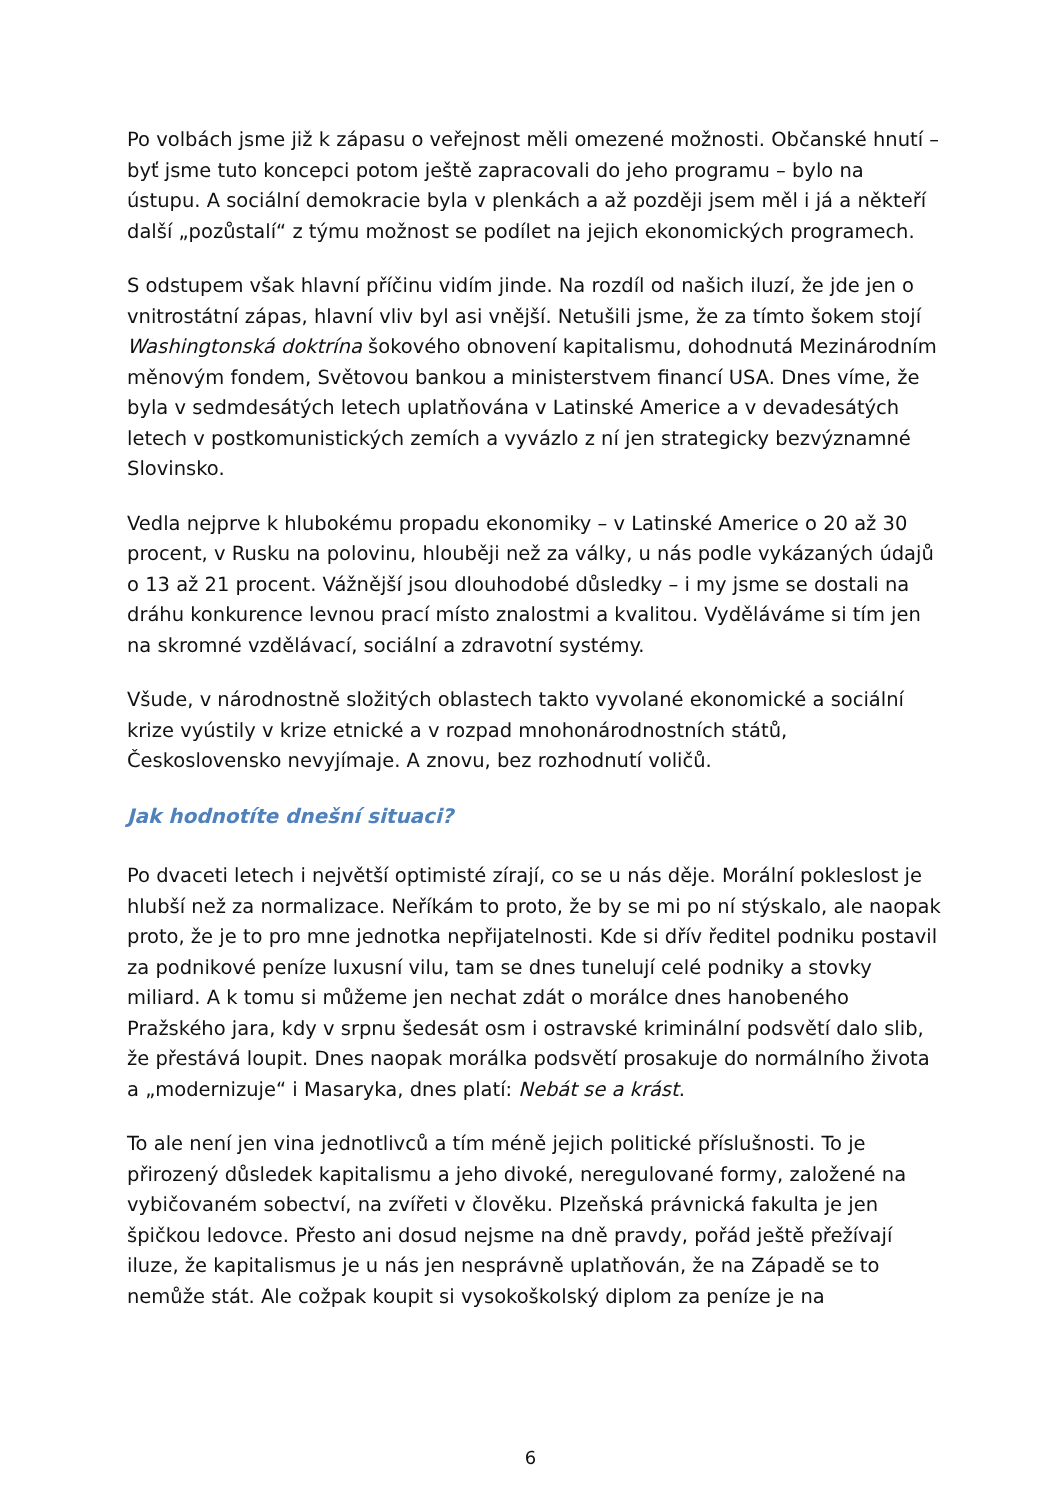Po volbách jsme již k zápasu o veřejnost měli omezené možnosti. Občanské hnutí – byť jsme tuto koncepci potom ještě zapracovali do jeho programu – bylo na ústupu. A sociální demokracie byla v plenkách a až později jsem měl i já a někteří další „pozůstalí“ z týmu možnost se podílet na jejich ekonomických programech.
S odstupem však hlavní příčinu vidím jinde. Na rozdíl od našich iluzí, že jde jen o vnitrostátní zápas, hlavní vliv byl asi vnější. Netušili jsme, že za tímto šokem stojí Washingtonská doktrína šokového obnovení kapitalismu, dohodnutá Mezinárodním měnovým fondem, Světovou bankou a ministerstvem financí USA. Dnes víme, že byla v sedmdesátých letech uplatňována v Latinské Americe a v devadesátých letech v postkomunistických zemích a vyvázlo z ní jen strategicky bezvýznamné Slovinsko.
Vedla nejprve k hlubokému propadu ekonomiky – v Latinské Americe o 20 až 30 procent, v Rusku na polovinu, hlouběji než za války, u nás podle vykázaných údajů o 13 až 21 procent. Vážnější jsou dlouhodobé důsledky – i my jsme se dostali na dráhu konkurence levnou prací místo znalostmi a kvalitou. Vyděláváme si tím jen na skromné vzdělávací, sociální a zdravotní systémy.
Všude, v národnostně složitých oblastech takto vyvolané ekonomické a sociální krize vyústily v krize etnické a v rozpad mnohonárodnostních států, Československo nevyjímaje. A znovu, bez rozhodnutí voličů.
Jak hodnotíte dnešní situaci?
Po dvaceti letech i největší optimisté zírají, co se u nás děje. Morální pokleslost je hlubší než za normalizace. Neříkám to proto, že by se mi po ní stýskalo, ale naopak proto, že je to pro mne jednotka nepřijatelnosti. Kde si dřív ředitel podniku postavil za podnikové peníze luxusní vilu, tam se dnes tunelují celé podniky a stovky miliard. A k tomu si můžeme jen nechat zdát o morálce dnes hanobeného Pražského jara, kdy v srpnu šedesát osm i ostravské kriminální podsvětí dalo slib, že přestává loupit. Dnes naopak morálka podsvětí prosakuje do normálního života a „modernizuje“ i Masaryka, dnes platí: Nebát se a krást.
To ale není jen vina jednotlivců a tím méně jejich politické příslušnosti. To je přirozený důsledek kapitalismu a jeho divoké, neregulované formy, založené na vybičovaném sobectví, na zvířeti v člověku. Plzeňská právnická fakulta je jen špičkou ledovce. Přesto ani dosud nejsme na dně pravdy, pořád ještě přežívají iluze, že kapitalismus je u nás jen nesprávně uplatňován, že na Západě se to nemůže stát. Ale cožpak koupit si vysokoškolský diplom za peníze je na
6